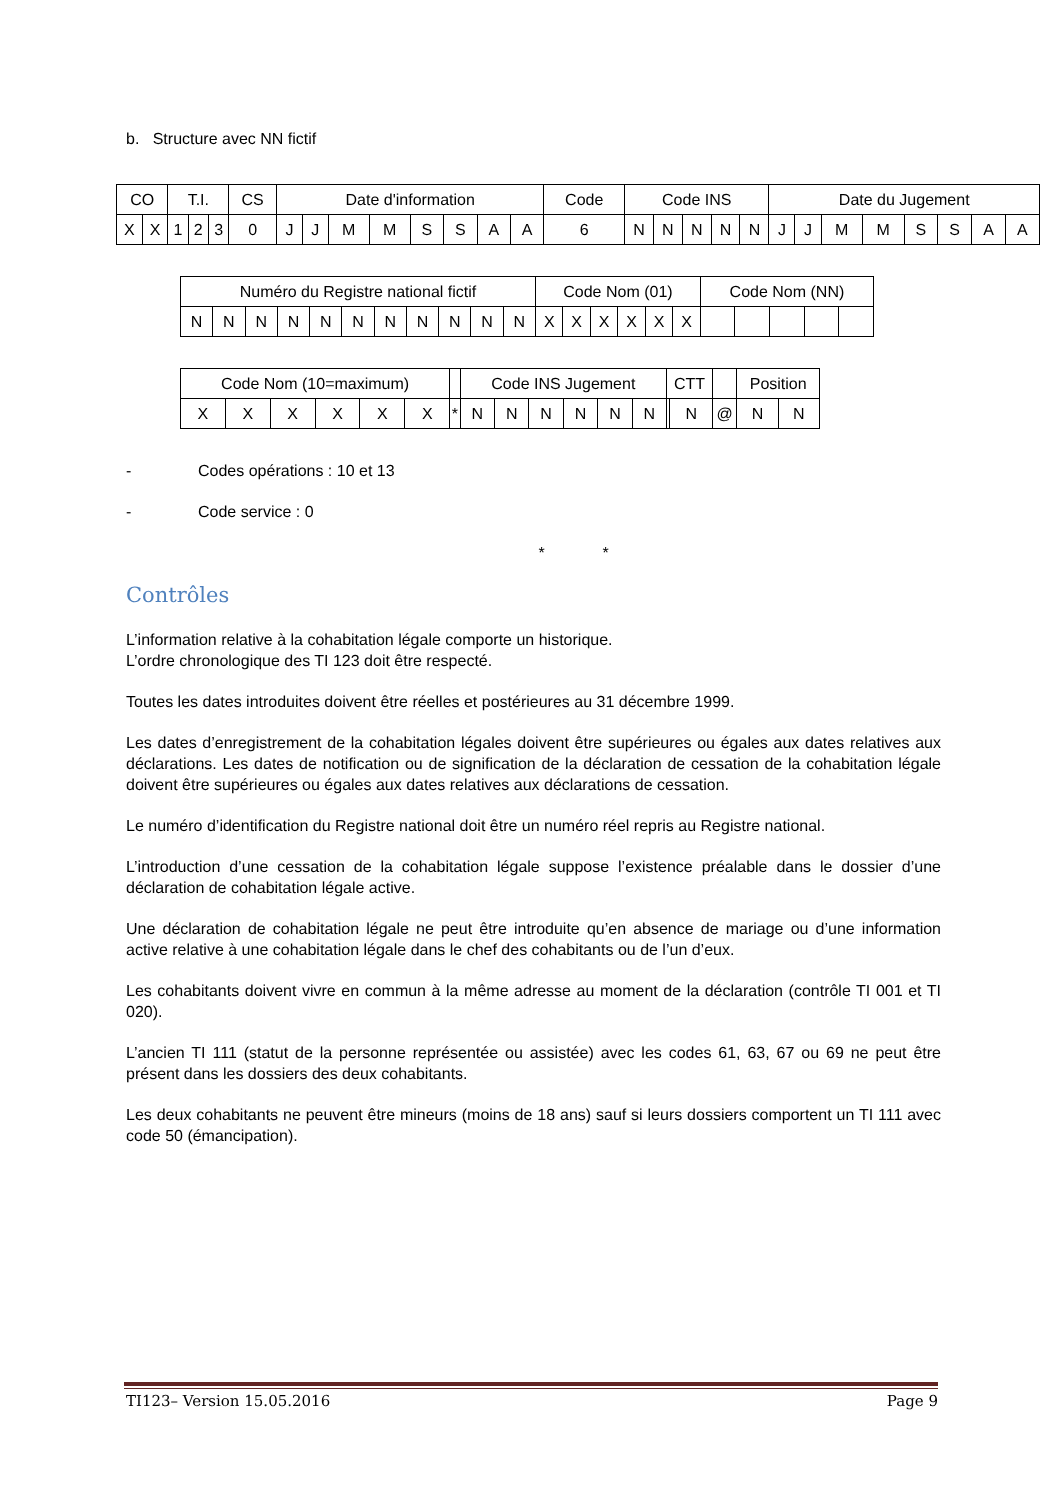b. Structure avec NN fictif
| CO | | T.I. | | | CS | Date d'information | | | | | | | | Code | Code INS | | | | | Date du Jugement | | | | | | | |
| X | X | 1 | 2 | 3 | 0 | J | J | M | M | S | S | A | A | 6 | N | N | N | N | N | J | J | M | M | S | S | A | A |
| Numéro du Registre national fictif | | | | | | | | | | | Code Nom (01) | | | | | | Code Nom (NN) | | | | |
| N | N | N | N | N | N | N | N | N | N | N | X | X | X | X | X | X | | | | | |
| Code Nom (10=maximum) | | | | | | | Code INS Jugement | | | | | | CTT | | | Position | |
| X | X | X | X | X | X | * | N | N | N | N | N | N | | N | @ | N | N |
- Codes opérations : 10 et 13
- Code service : 0
* *
Contrôles
L’information relative à la cohabitation légale comporte un historique.
L’ordre chronologique des TI 123 doit être respecté.
Toutes les dates introduites doivent être réelles et postérieures au 31 décembre 1999.
Les dates d’enregistrement de la cohabitation légales doivent être supérieures ou égales aux dates relatives aux déclarations. Les dates de notification ou de signification de la déclaration de cessation de la cohabitation légale doivent être supérieures ou égales aux dates relatives aux déclarations de cessation.
Le numéro d’identification du Registre national doit être un numéro réel repris au Registre national.
L’introduction d’une cessation de la cohabitation légale suppose l’existence préalable dans le dossier d’une déclaration de cohabitation légale active.
Une déclaration de cohabitation légale ne peut être introduite qu’en absence de mariage ou d’une information active relative à une cohabitation légale dans le chef des cohabitants ou de l’un d’eux.
Les cohabitants doivent vivre en commun à la même adresse au moment de la déclaration (contrôle TI 001 et TI 020).
L’ancien TI 111 (statut de la personne représentée ou assistée) avec les codes 61, 63, 67 ou 69 ne peut être présent dans les dossiers des deux cohabitants.
Les deux cohabitants ne peuvent être mineurs (moins de 18 ans) sauf si leurs dossiers comportent un TI 111 avec code 50 (émancipation).
TI123– Version 15.05.2016 Page 9